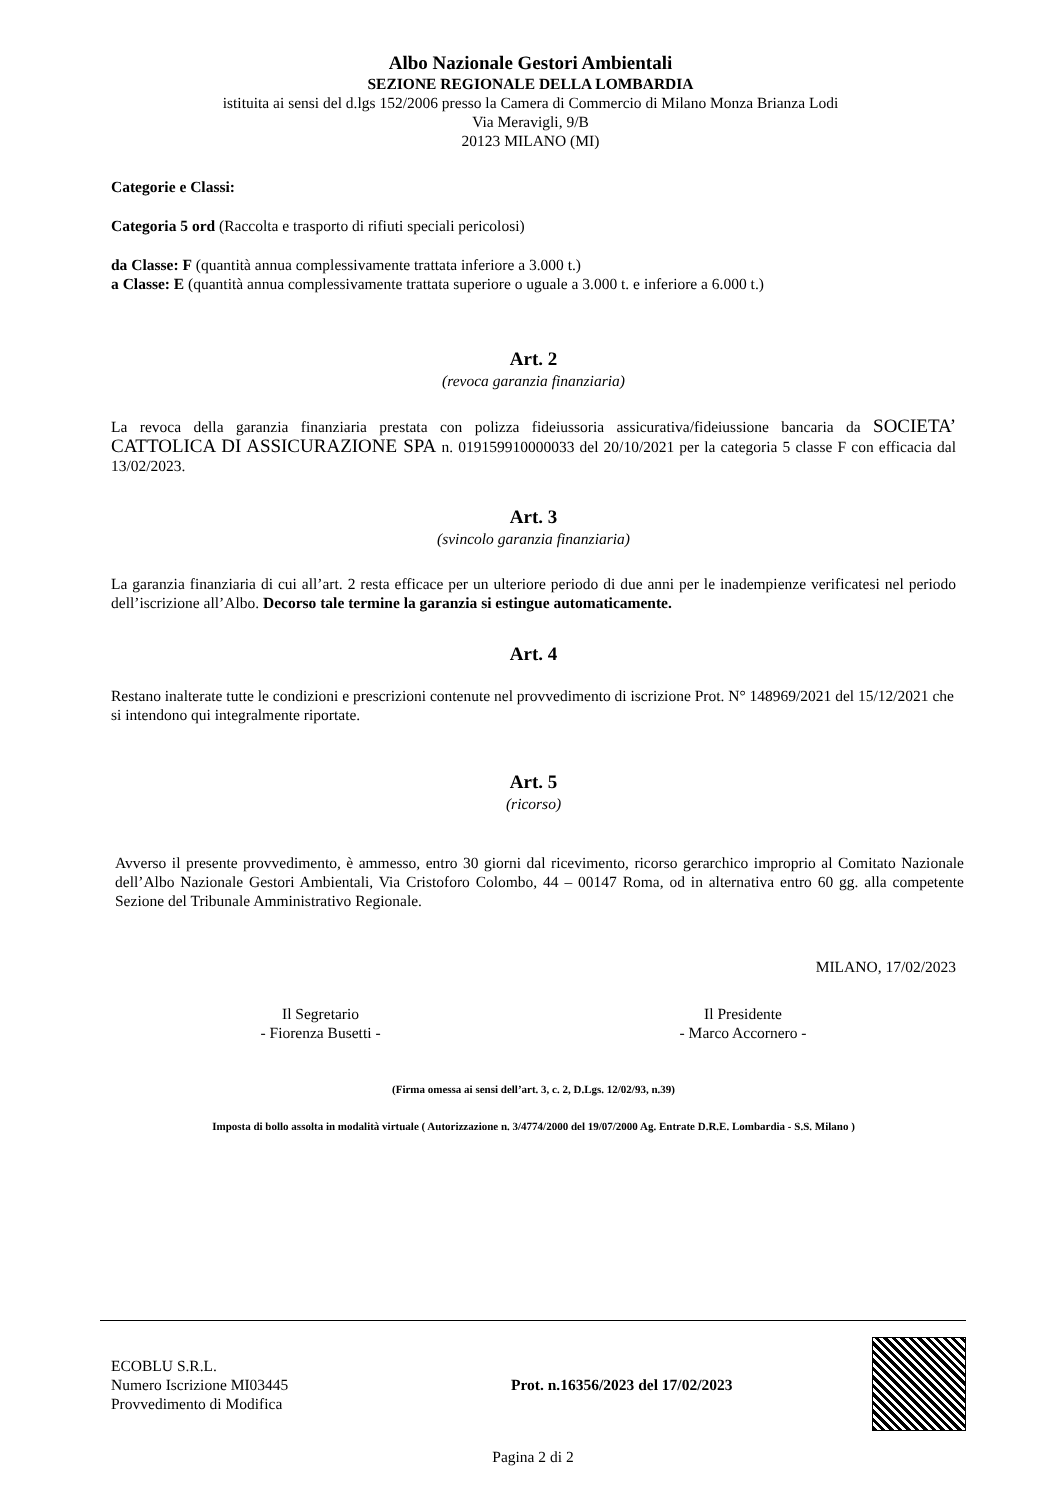Albo Nazionale Gestori Ambientali
SEZIONE REGIONALE DELLA LOMBARDIA
istituita ai sensi del d.lgs 152/2006 presso la Camera di Commercio di Milano Monza Brianza Lodi
Via Meravigli, 9/B
20123 MILANO (MI)
Categorie e Classi:
Categoria 5 ord (Raccolta e trasporto di rifiuti speciali pericolosi)
da Classe: F (quantità annua complessivamente trattata inferiore a 3.000 t.)
a Classe: E (quantità annua complessivamente trattata superiore o uguale a 3.000 t. e inferiore a 6.000 t.)
Art. 2
(revoca garanzia finanziaria)
La revoca della garanzia finanziaria prestata con polizza fideiussoria assicurativa/fideiussione bancaria da SOCIETA’ CATTOLICA DI ASSICURAZIONE SPA n. 019159910000033 del 20/10/2021 per la categoria 5 classe F con efficacia dal 13/02/2023.
Art. 3
(svincolo garanzia finanziaria)
La garanzia finanziaria di cui all’art. 2 resta efficace per un ulteriore periodo di due anni per le inadempienze verificatesi nel periodo dell’iscrizione all’Albo. Decorso tale termine la garanzia si estingue automaticamente.
Art. 4
Restano inalterate tutte le condizioni e prescrizioni contenute nel provvedimento di iscrizione Prot. N° 148969/2021 del 15/12/2021 che si intendono qui integralmente riportate.
Art. 5
(ricorso)
Avverso il presente provvedimento, è ammesso, entro 30 giorni dal ricevimento, ricorso gerarchico improprio al Comitato Nazionale dell’Albo Nazionale Gestori Ambientali, Via Cristoforo Colombo, 44 – 00147 Roma, od in alternativa entro 60 gg. alla competente Sezione del Tribunale Amministrativo Regionale.
MILANO, 17/02/2023
Il Segretario
- Fiorenza Busetti -
Il Presidente
- Marco Accornero -
(Firma omessa ai sensi dell’art. 3, c. 2, D.Lgs. 12/02/93, n.39)
Imposta di bollo assolta in modalità virtuale ( Autorizzazione n. 3/4774/2000 del 19/07/2000 Ag. Entrate D.R.E. Lombardia - S.S. Milano )
ECOBLU S.R.L.
Numero Iscrizione MI03445
Provvedimento di Modifica
Prot. n.16356/2023 del 17/02/2023
Pagina 2 di 2